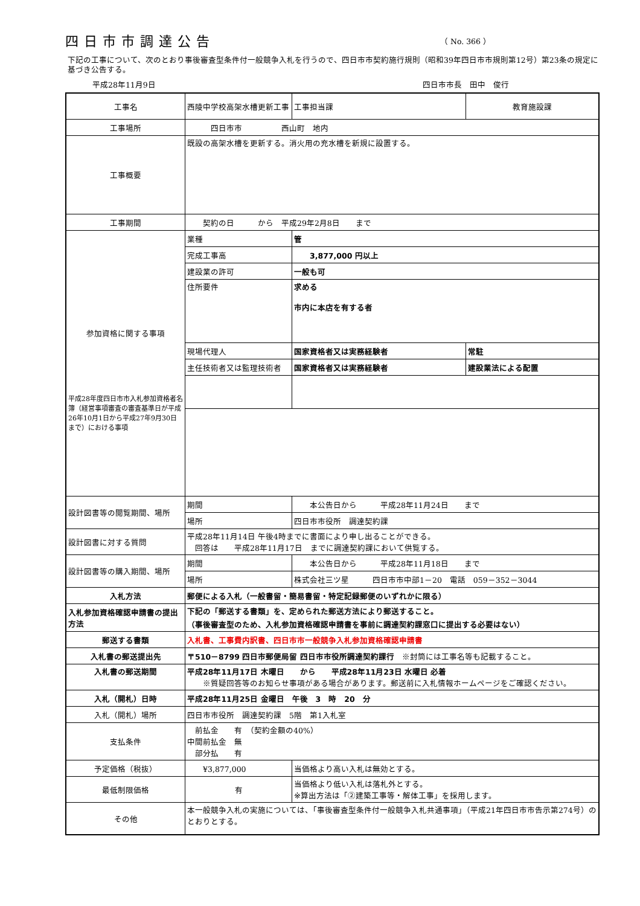四日市市調達公告
（ No. 366 ）
下記の工事について、次のとおり事後審査型条件付一般競争入札を行うので、四日市市契約施行規則（昭和39年四日市市規則第12号）第23条の規定に基づき公告する。
平成28年11月9日 四日市市長　田中　俊行
| 工事名 | 西陵中学校高架水槽更新工事 | | 工事担当課 | 教育施設課 |
| 工事場所 | 四日市市 西山町 地内 | | | |
| 工事概要 | 既設の高架水槽を更新する。消火用の充水槽を新規に設置する。 | | | |
| 工事期間 | 契約の日 から 平成29年2月8日 まで | | | |
| 参加資格に関する事項 平成28年度四日市市入札参加資格者名簿（経営事項審査の審査基準日が平成26年10月1日から平成27年9月30日まで）における事項 | 業種 | 管 | | |
| | 完成工事高 | 3,877,000 円以上 | | |
| | 建設業の許可 | 一般も可 | | |
| | 住所要件 | 求める 市内に本店を有する者 | | |
| | 現場代理人 | 国家資格者又は実務経験者 | | 常駐 |
| | 主任技術者又は監理技術者 | 国家資格者又は実務経験者 | | 建設業法による配置 |
| 設計図書等の閲覧期間、場所 | 期間 | 本公告日から 平成28年11月24日 まで | | |
| | 場所 | 四日市市役所 調達契約課 | | |
| 設計図書に対する質問 | 平成28年11月14日 午後4時までに書面により申し出ることができる。 回答は 平成28年11月17日 までに調達契約課において供覧する。 | | | |
| 設計図書等の購入期間、場所 | 期間 | 本公告日から 平成28年11月18日 まで | | |
| | 場所 | 株式会社三ツ星 四日市市中部1－20 電話 059－352－3044 | | |
| 入札方法 | 郵便による入札（一般書留・簡易書留・特定記録郵便のいずれかに限る） | | | |
| 入札参加資格確認申請書の提出方法 | 下記の「郵送する書類」を、定められた郵送方法により郵送すること。 （事後審査型のため、入札参加資格確認申請書を事前に調達契約課窓口に提出する必要はない） | | | |
| 郵送する書類 | 入札書、工事費内訳書、四日市市一般競争入札参加資格確認申請書 | | | |
| 入札書の郵送提出先 | 〒510－8799 四日市郵便局留 四日市市役所調達契約課行 ※封筒には工事名等も記載すること。 | | | |
| 入札書の郵送期間 | 平成28年11月17日 木曜日 から 平成28年11月23日 水曜日 必着 ※質疑回答等のお知らせ事項がある場合があります。郵送前に入札情報ホームページをご確認ください。 | | | |
| 入札（開札）日時 | 平成28年11月25日 金曜日 午後 3 時 20 分 | | | |
| 入札（開札）場所 | 四日市市役所 調達契約課 5階 第1入札室 | | | |
| 支払条件 | 前払金 有 （契約金額の40%） 中間前払金 無 部分払 有 | | | |
| 予定価格（税抜） | ¥3,877,000 | | 当価格より高い入札は無効とする。 | |
| 最低制限価格 | 有 | | 当価格より低い入札は落札外とする。 ※算出方法は「②建築工事等・解体工事」を採用します。 | |
| その他 | 本一般競争入札の実施については、「事後審査型条件付一般競争入札共通事項」（平成21年四日市市告示第274号）のとおりとする。 | | | |